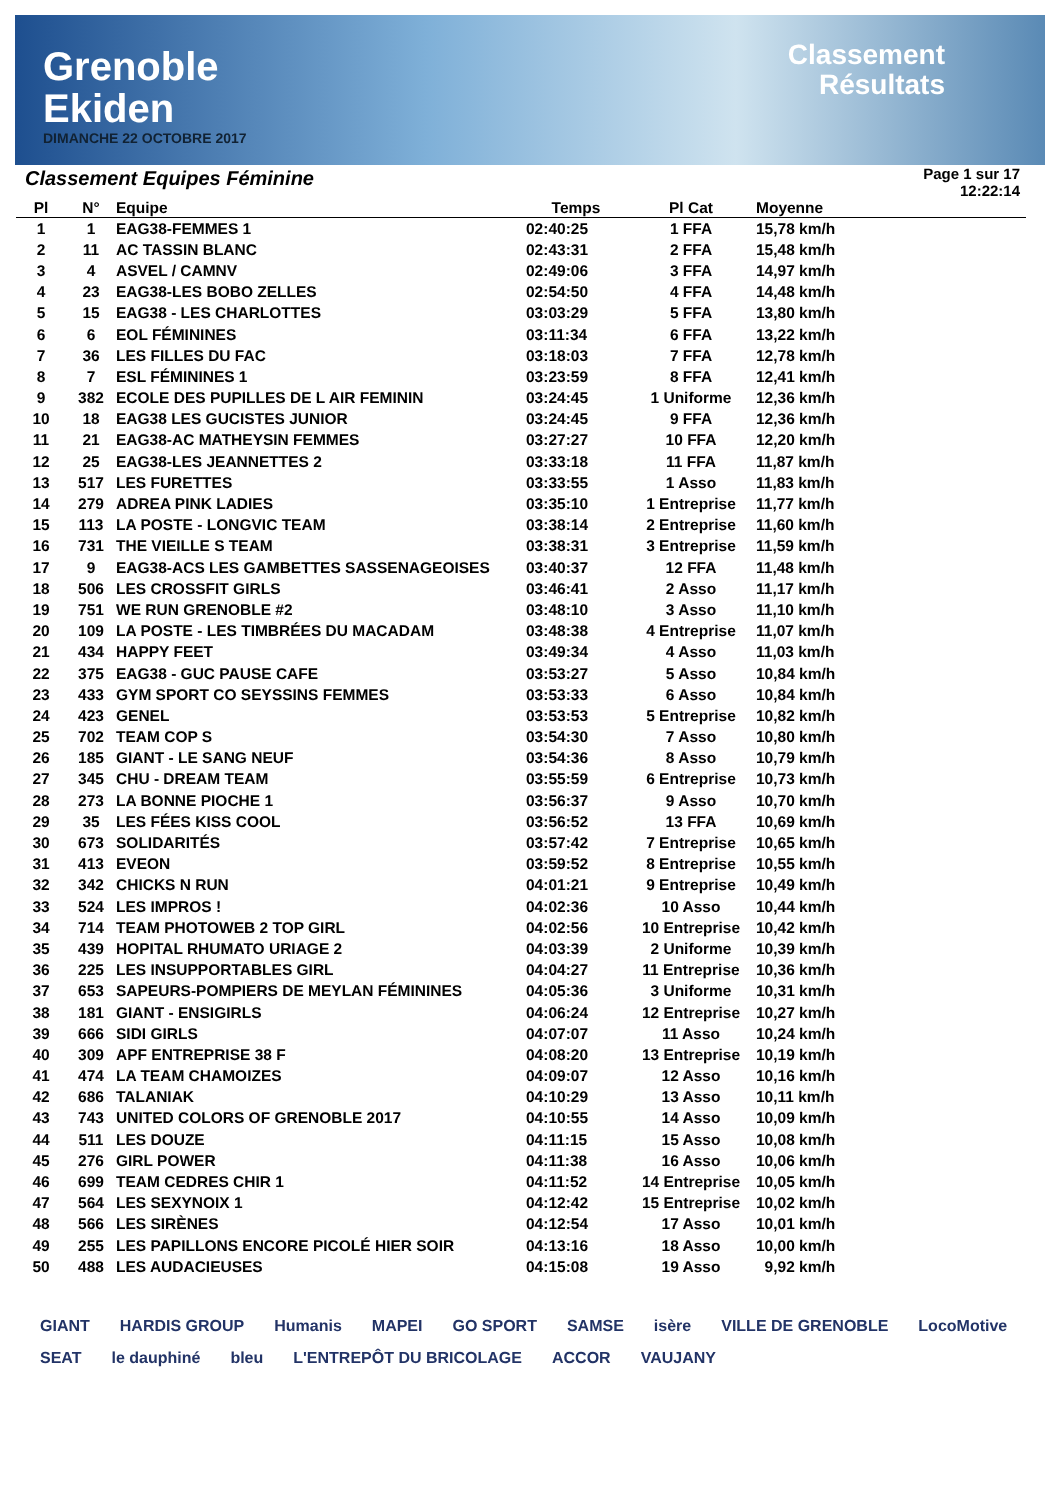Grenoble
Ekiden
DIMANCHE 22 OCTOBRE 2017
Classement
Résultats
Classement Equipes Féminine
Page 1 sur 17
12:22:14
| Pl | N° | Equipe | Temps | Pl Cat | Moyenne |
| --- | --- | --- | --- | --- | --- |
| 1 | 1 | EAG38-FEMMES 1 | 02:40:25 | 1 FFA | 15,78 km/h |
| 2 | 11 | AC TASSIN BLANC | 02:43:31 | 2 FFA | 15,48 km/h |
| 3 | 4 | ASVEL / CAMNV | 02:49:06 | 3 FFA | 14,97 km/h |
| 4 | 23 | EAG38-LES BOBO ZELLES | 02:54:50 | 4 FFA | 14,48 km/h |
| 5 | 15 | EAG38 - LES CHARLOTTES | 03:03:29 | 5 FFA | 13,80 km/h |
| 6 | 6 | EOL FÉMININES | 03:11:34 | 6 FFA | 13,22 km/h |
| 7 | 36 | LES FILLES DU FAC | 03:18:03 | 7 FFA | 12,78 km/h |
| 8 | 7 | ESL FÉMININES 1 | 03:23:59 | 8 FFA | 12,41 km/h |
| 9 | 382 | ECOLE DES PUPILLES DE L AIR FEMININ | 03:24:45 | 1 Uniforme | 12,36 km/h |
| 10 | 18 | EAG38 LES GUCISTES JUNIOR | 03:24:45 | 9 FFA | 12,36 km/h |
| 11 | 21 | EAG38-AC MATHEYSIN FEMMES | 03:27:27 | 10 FFA | 12,20 km/h |
| 12 | 25 | EAG38-LES JEANNETTES 2 | 03:33:18 | 11 FFA | 11,87 km/h |
| 13 | 517 | LES FURETTES | 03:33:55 | 1 Asso | 11,83 km/h |
| 14 | 279 | ADREA PINK LADIES | 03:35:10 | 1 Entreprise | 11,77 km/h |
| 15 | 113 | LA POSTE - LONGVIC TEAM | 03:38:14 | 2 Entreprise | 11,60 km/h |
| 16 | 731 | THE VIEILLE S TEAM | 03:38:31 | 3 Entreprise | 11,59 km/h |
| 17 | 9 | EAG38-ACS LES GAMBETTES SASSENAGEOISES | 03:40:37 | 12 FFA | 11,48 km/h |
| 18 | 506 | LES CROSSFIT GIRLS | 03:46:41 | 2 Asso | 11,17 km/h |
| 19 | 751 | WE RUN GRENOBLE #2 | 03:48:10 | 3 Asso | 11,10 km/h |
| 20 | 109 | LA POSTE - LES TIMBRÉES DU MACADAM | 03:48:38 | 4 Entreprise | 11,07 km/h |
| 21 | 434 | HAPPY FEET | 03:49:34 | 4 Asso | 11,03 km/h |
| 22 | 375 | EAG38 - GUC PAUSE CAFE | 03:53:27 | 5 Asso | 10,84 km/h |
| 23 | 433 | GYM SPORT CO SEYSSINS FEMMES | 03:53:33 | 6 Asso | 10,84 km/h |
| 24 | 423 | GENEL | 03:53:53 | 5 Entreprise | 10,82 km/h |
| 25 | 702 | TEAM COP S | 03:54:30 | 7 Asso | 10,80 km/h |
| 26 | 185 | GIANT - LE SANG NEUF | 03:54:36 | 8 Asso | 10,79 km/h |
| 27 | 345 | CHU - DREAM TEAM | 03:55:59 | 6 Entreprise | 10,73 km/h |
| 28 | 273 | LA BONNE PIOCHE 1 | 03:56:37 | 9 Asso | 10,70 km/h |
| 29 | 35 | LES FÉES KISS COOL | 03:56:52 | 13 FFA | 10,69 km/h |
| 30 | 673 | SOLIDARITÉS | 03:57:42 | 7 Entreprise | 10,65 km/h |
| 31 | 413 | EVEON | 03:59:52 | 8 Entreprise | 10,55 km/h |
| 32 | 342 | CHICKS N RUN | 04:01:21 | 9 Entreprise | 10,49 km/h |
| 33 | 524 | LES IMPROS ! | 04:02:36 | 10 Asso | 10,44 km/h |
| 34 | 714 | TEAM PHOTOWEB 2 TOP GIRL | 04:02:56 | 10 Entreprise | 10,42 km/h |
| 35 | 439 | HOPITAL RHUMATO URIAGE 2 | 04:03:39 | 2 Uniforme | 10,39 km/h |
| 36 | 225 | LES INSUPPORTABLES GIRL | 04:04:27 | 11 Entreprise | 10,36 km/h |
| 37 | 653 | SAPEURS-POMPIERS DE MEYLAN FÉMININES | 04:05:36 | 3 Uniforme | 10,31 km/h |
| 38 | 181 | GIANT - ENSIGIRLS | 04:06:24 | 12 Entreprise | 10,27 km/h |
| 39 | 666 | SIDI GIRLS | 04:07:07 | 11 Asso | 10,24 km/h |
| 40 | 309 | APF ENTREPRISE 38 F | 04:08:20 | 13 Entreprise | 10,19 km/h |
| 41 | 474 | LA TEAM CHAMOIZES | 04:09:07 | 12 Asso | 10,16 km/h |
| 42 | 686 | TALANIAK | 04:10:29 | 13 Asso | 10,11 km/h |
| 43 | 743 | UNITED COLORS OF GRENOBLE 2017 | 04:10:55 | 14 Asso | 10,09 km/h |
| 44 | 511 | LES DOUZE | 04:11:15 | 15 Asso | 10,08 km/h |
| 45 | 276 | GIRL POWER | 04:11:38 | 16 Asso | 10,06 km/h |
| 46 | 699 | TEAM CEDRES CHIR 1 | 04:11:52 | 14 Entreprise | 10,05 km/h |
| 47 | 564 | LES SEXYNOIX 1 | 04:12:42 | 15 Entreprise | 10,02 km/h |
| 48 | 566 | LES SIRÈNES | 04:12:54 | 17 Asso | 10,01 km/h |
| 49 | 255 | LES PAPILLONS ENCORE PICOLÉ HIER SOIR | 04:13:16 | 18 Asso | 10,00 km/h |
| 50 | 488 | LES AUDACIEUSES | 04:15:08 | 19 Asso | 9,92 km/h |
GIANT HARDIS GROUP Humanis MAPEI GO SPORT SAMSE isère VILLE DE GRENOBLE LocoMotive SEAT le dauphiné bleu L'ENTREPÔT DU BRICOLAGE ACCOR VAUJANY